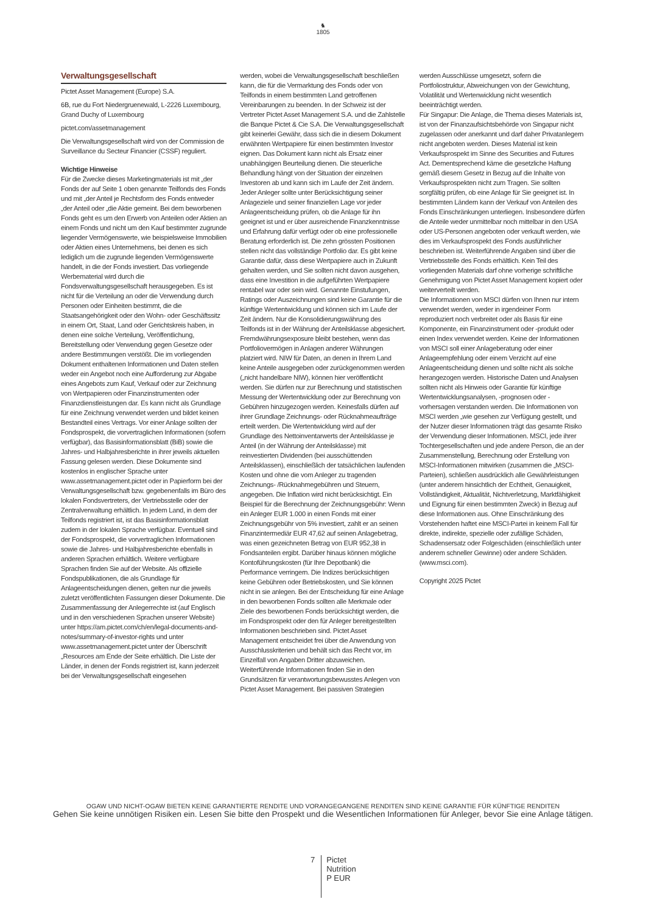♞
1805
Verwaltungsgesellschaft
Pictet Asset Management (Europe) S.A.
6B, rue du Fort Niedergruenewald, L-2226 Luxembourg, Grand Duchy of Luxembourg
pictet.com/assetmanagement
Die Verwaltungsgesellschaft wird von der Commission de Surveillance du Secteur Financier (CSSF) reguliert.
Wichtige Hinweise
Für die Zwecke dieses Marketingmaterials ist mit „der Fonds der auf Seite 1 oben genannte Teilfonds des Fonds und mit „der Anteil je Rechtsform des Fonds entweder „der Anteil oder „die Aktie gemeint. Bei dem beworbenen Fonds geht es um den Erwerb von Anteilen oder Aktien an einem Fonds und nicht um den Kauf bestimmter zugrunde liegender Vermögenswerte, wie beispielsweise Immobilien oder Aktien eines Unternehmens, bei denen es sich lediglich um die zugrunde liegenden Vermögenswerte handelt, in die der Fonds investiert. Das vorliegende Werbematerial wird durch die Fondsverwaltungsgesellschaft herausgegeben. Es ist nicht für die Verteilung an oder die Verwendung durch Personen oder Einheiten bestimmt, die die Staatsangehörigkeit oder den Wohn- oder Geschäftssitz in einem Ort, Staat, Land oder Gerichtskreis haben, in denen eine solche Verteilung, Veröffentlichung, Bereitstellung oder Verwendung gegen Gesetze oder andere Bestimmungen verstößt. Die im vorliegenden Dokument enthaltenen Informationen und Daten stellen weder ein Angebot noch eine Aufforderung zur Abgabe eines Angebots zum Kauf, Verkauf oder zur Zeichnung von Wertpapieren oder Finanzinstrumenten oder Finanzdienstleistungen dar. Es kann nicht als Grundlage für eine Zeichnung verwendet werden und bildet keinen Bestandteil eines Vertrags. Vor einer Anlage sollten der Fondsprospekt, die vorvertraglichen Informationen (sofern verfügbar), das Basisinformationsblatt (BiB) sowie die Jahres- und Halbjahresberichte in ihrer jeweils aktuellen Fassung gelesen werden. Diese Dokumente sind kostenlos in englischer Sprache unter www.assetmanagement.pictet oder in Papierform bei der Verwaltungsgesellschaft bzw. gegebenenfalls im Büro des lokalen Fondsvertreters, der Vertriebsstelle oder der Zentralverwaltung erhältlich. In jedem Land, in dem der Teilfonds registriert ist, ist das Basisinformationsblatt zudem in der lokalen Sprache verfügbar. Eventuell sind der Fondsprospekt, die vorvertraglichen Informationen sowie die Jahres- und Halbjahresberichte ebenfalls in anderen Sprachen erhältlich. Weitere verfügbare Sprachen finden Sie auf der Website. Als offizielle Fondspublikationen, die als Grundlage für Anlageentscheidungen dienen, gelten nur die jeweils zuletzt veröffentlichten Fassungen dieser Dokumente. Die Zusammenfassung der Anlegerrechte ist (auf Englisch und in den verschiedenen Sprachen unserer Website) unter https://am.pictet.com/ch/en/legal-documents-and-notes/summary-of-investor-rights und unter www.assetmanagement.pictet unter der Überschrift „Resources am Ende der Seite erhältlich. Die Liste der Länder, in denen der Fonds registriert ist, kann jederzeit bei der Verwaltungsgesellschaft eingesehen
werden, wobei die Verwaltungsgesellschaft beschließen kann, die für die Vermarktung des Fonds oder von Teilfonds in einem bestimmten Land getroffenen Vereinbarungen zu beenden. In der Schweiz ist der Vertreter Pictet Asset Management S.A. und die Zahlstelle die Banque Pictet & Cie S.A. Die Verwaltungsgesellschaft gibt keinerlei Gewähr, dass sich die in diesem Dokument erwähnten Wertpapiere für einen bestimmten Investor eignen. Das Dokument kann nicht als Ersatz einer unabhängigen Beurteilung dienen. Die steuerliche Behandlung hängt von der Situation der einzelnen Investoren ab und kann sich im Laufe der Zeit ändern. Jeder Anleger sollte unter Berücksichtigung seiner Anlageziele und seiner finanziellen Lage vor jeder Anlageentscheidung prüfen, ob die Anlage für ihn geeignet ist und er über ausreichende Finanzkenntnisse und Erfahrung dafür verfügt oder ob eine professionelle Beratung erforderlich ist. Die zehn grössten Positionen stellen nicht das vollständige Portfolio dar. Es gibt keine Garantie dafür, dass diese Wertpapiere auch in Zukunft gehalten werden, und Sie sollten nicht davon ausgehen, dass eine Investition in die aufgeführten Wertpapiere rentabel war oder sein wird. Genannte Einstufungen, Ratings oder Auszeichnungen sind keine Garantie für die künftige Wertentwicklung und können sich im Laufe der Zeit ändern. Nur die Konsolidierungswährung des Teilfonds ist in der Währung der Anteilsklasse abgesichert. Fremdwährungsexposure bleibt bestehen, wenn das Portfoliovermögen in Anlagen anderer Währungen platziert wird. NIW für Daten, an denen in Ihrem Land keine Anteile ausgegeben oder zurückgenommen werden („nicht handelbare NIW), können hier veröffentlicht werden. Sie dürfen nur zur Berechnung und statistischen Messung der Wertentwicklung oder zur Berechnung von Gebühren hinzugezogen werden. Keinesfalls dürfen auf ihrer Grundlage Zeichnungs- oder Rücknahmeaufträge erteilt werden. Die Wertentwicklung wird auf der Grundlage des Nettoinventarwerts der Anteilsklasse je Anteil (in der Währung der Anteilsklasse) mit reinvestierten Dividenden (bei ausschüttenden Anteilsklassen), einschließlich der tatsächlichen laufenden Kosten und ohne die vom Anleger zu tragenden Zeichnungs- /Rücknahmegebühren und Steuern, angegeben. Die Inflation wird nicht berücksichtigt. Ein Beispiel für die Berechnung der Zeichnungsgebühr: Wenn ein Anleger EUR 1.000 in einen Fonds mit einer Zeichnungsgebühr von 5% investiert, zahlt er an seinen Finanzintermediär EUR 47,62 auf seinen Anlagebetrag, was einen gezeichneten Betrag von EUR 952,38 in Fondsanteilen ergibt. Darüber hinaus können mögliche Kontoführungskosten (für Ihre Depotbank) die Performance verringern. Die Indizes berücksichtigen keine Gebühren oder Betriebskosten, und Sie können nicht in sie anlegen. Bei der Entscheidung für eine Anlage in den beworbenen Fonds sollten alle Merkmale oder Ziele des beworbenen Fonds berücksichtigt werden, die im Fondsprospekt oder den für Anleger bereitgestellten Informationen beschrieben sind. Pictet Asset Management entscheidet frei über die Anwendung von Ausschlusskriterien und behält sich das Recht vor, im Einzelfall von Angaben Dritter abzuweichen. Weiterführende Informationen finden Sie in den Grundsätzen für verantwortungsbewusstes Anlegen von Pictet Asset Management. Bei passiven Strategien
werden Ausschlüsse umgesetzt, sofern die Portfoliostruktur, Abweichungen von der Gewichtung, Volatilität und Wertenwicklung nicht wesentlich beeinträchtigt werden.
Für Singapur: Die Anlage, die Thema dieses Materials ist, ist von der Finanzaufsichtsbehörde von Singapur nicht zugelassen oder anerkannt und darf daher Privatanlegern nicht angeboten werden. Dieses Material ist kein Verkaufsprospekt im Sinne des Securities and Futures Act. Dementsprechend käme die gesetzliche Haftung gemäß diesem Gesetz in Bezug auf die Inhalte von Verkaufsprospekten nicht zum Tragen. Sie sollten sorgfältig prüfen, ob eine Anlage für Sie geeignet ist. In bestimmten Ländern kann der Verkauf von Anteilen des Fonds Einschränkungen unterliegen. Insbesondere dürfen die Anteile weder unmittelbar noch mittelbar in den USA oder US-Personen angeboten oder verkauft werden, wie dies im Verkaufsprospekt des Fonds ausführlicher beschrieben ist. Weiterführende Angaben sind über die Vertriebsstelle des Fonds erhältlich. Kein Teil des vorliegenden Materials darf ohne vorherige schriftliche Genehmigung von Pictet Asset Management kopiert oder weiterverteilt werden.
Die Informationen von MSCI dürfen von Ihnen nur intern verwendet werden, weder in irgendeiner Form reproduziert noch verbreitet oder als Basis für eine Komponente, ein Finanzinstrument oder -produkt oder einen Index verwendet werden. Keine der Informationen von MSCI soll einer Anlageberatung oder einer Anlageempfehlung oder einem Verzicht auf eine Anlageentscheidung dienen und sollte nicht als solche herangezogen werden. Historische Daten und Analysen sollten nicht als Hinweis oder Garantie für künftige Wertentwicklungsanalysen, -prognosen oder -vorhersagen verstanden werden. Die Informationen von MSCI werden „wie gesehen zur Verfügung gestellt, und der Nutzer dieser Informationen trägt das gesamte Risiko der Verwendung dieser Informationen. MSCI, jede ihrer Tochtergesellschaften und jede andere Person, die an der Zusammenstellung, Berechnung oder Erstellung von MSCI-Informationen mitwirken (zusammen die „MSCI-Parteien), schließen ausdrücklich alle Gewährleistungen (unter anderem hinsichtlich der Echtheit, Genauigkeit, Vollständigkeit, Aktualität, Nichtverletzung, Marktfähigkeit und Eignung für einen bestimmten Zweck) in Bezug auf diese Informationen aus. Ohne Einschränkung des Vorstehenden haftet eine MSCI-Partei in keinem Fall für direkte, indirekte, spezielle oder zufällige Schäden, Schadensersatz oder Folgeschäden (einschließlich unter anderem schneller Gewinne) oder andere Schäden. (www.msci.com).
Copyright 2025 Pictet
OGAW UND NICHT-OGAW BIETEN KEINE GARANTIERTE RENDITE UND VORANGEGANGENE RENDITEN SIND KEINE GARANTIE FÜR KÜNFTIGE RENDITEN
Gehen Sie keine unnötigen Risiken ein. Lesen Sie bitte den Prospekt und die Wesentlichen Informationen für Anleger, bevor Sie eine Anlage tätigen.
7
Pictet
Nutrition
P EUR